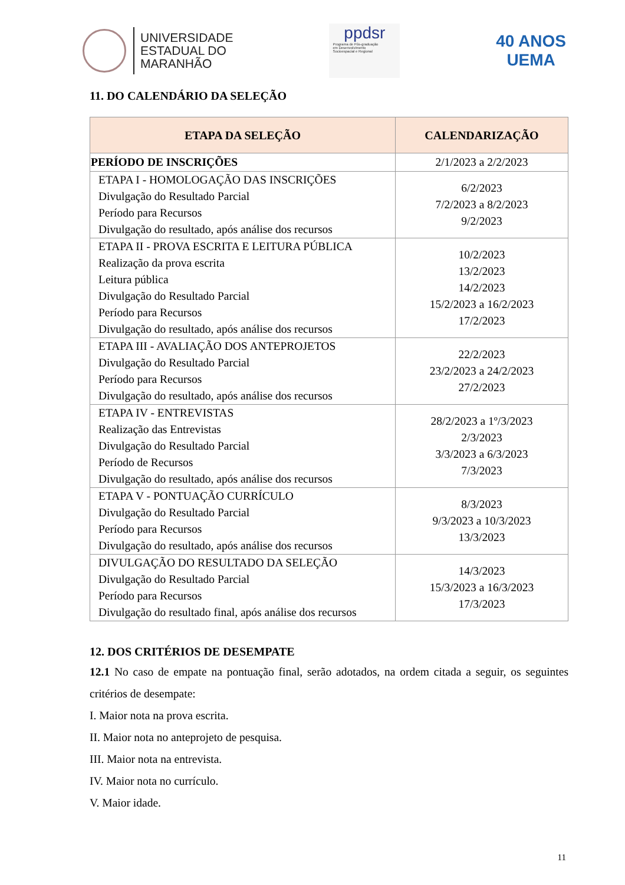UNIVERSIDADE
ESTADUAL DO
MARANHÃO
ppdsr
Programa de Pós-graduação
em Desenvolvimento
Socioespacial e Regional
40 ANOS
UEMA
11. DO CALENDÁRIO DA SELEÇÃO
| ETAPA DA SELEÇÃO | CALENDARIZAÇÃO |
| --- | --- |
| PERÍODO DE INSCRIÇÕES | 2/1/2023 a 2/2/2023 |
| ETAPA I - HOMOLOGAÇÃO DAS INSCRIÇÕES Divulgação do Resultado Parcial Período para Recursos Divulgação do resultado, após análise dos recursos | 6/2/2023 7/2/2023 a 8/2/2023 9/2/2023 |
| ETAPA II - PROVA ESCRITA E LEITURA PÚBLICA Realização da prova escrita Leitura pública Divulgação do Resultado Parcial Período para Recursos Divulgação do resultado, após análise dos recursos | 10/2/2023 13/2/2023 14/2/2023 15/2/2023 a 16/2/2023 17/2/2023 |
| ETAPA III - AVALIAÇÃO DOS ANTEPROJETOS Divulgação do Resultado Parcial Período para Recursos Divulgação do resultado, após análise dos recursos | 22/2/2023 23/2/2023 a 24/2/2023 27/2/2023 |
| ETAPA IV - ENTREVISTAS Realização das Entrevistas Divulgação do Resultado Parcial Período de Recursos Divulgação do resultado, após análise dos recursos | 28/2/2023 a 1º/3/2023 2/3/2023 3/3/2023 a 6/3/2023 7/3/2023 |
| ETAPA V - PONTUAÇÃO CURRÍCULO Divulgação do Resultado Parcial Período para Recursos Divulgação do resultado, após análise dos recursos | 8/3/2023 9/3/2023 a 10/3/2023 13/3/2023 |
| DIVULGAÇÃO DO RESULTADO DA SELEÇÃO Divulgação do Resultado Parcial Período para Recursos Divulgação do resultado final, após análise dos recursos | 14/3/2023 15/3/2023 a 16/3/2023 17/3/2023 |
12. DOS CRITÉRIOS DE DESEMPATE
12.1 No caso de empate na pontuação final, serão adotados, na ordem citada a seguir, os seguintes critérios de desempate:
I. Maior nota na prova escrita.
II. Maior nota no anteprojeto de pesquisa.
III. Maior nota na entrevista.
IV. Maior nota no currículo.
V. Maior idade.
11